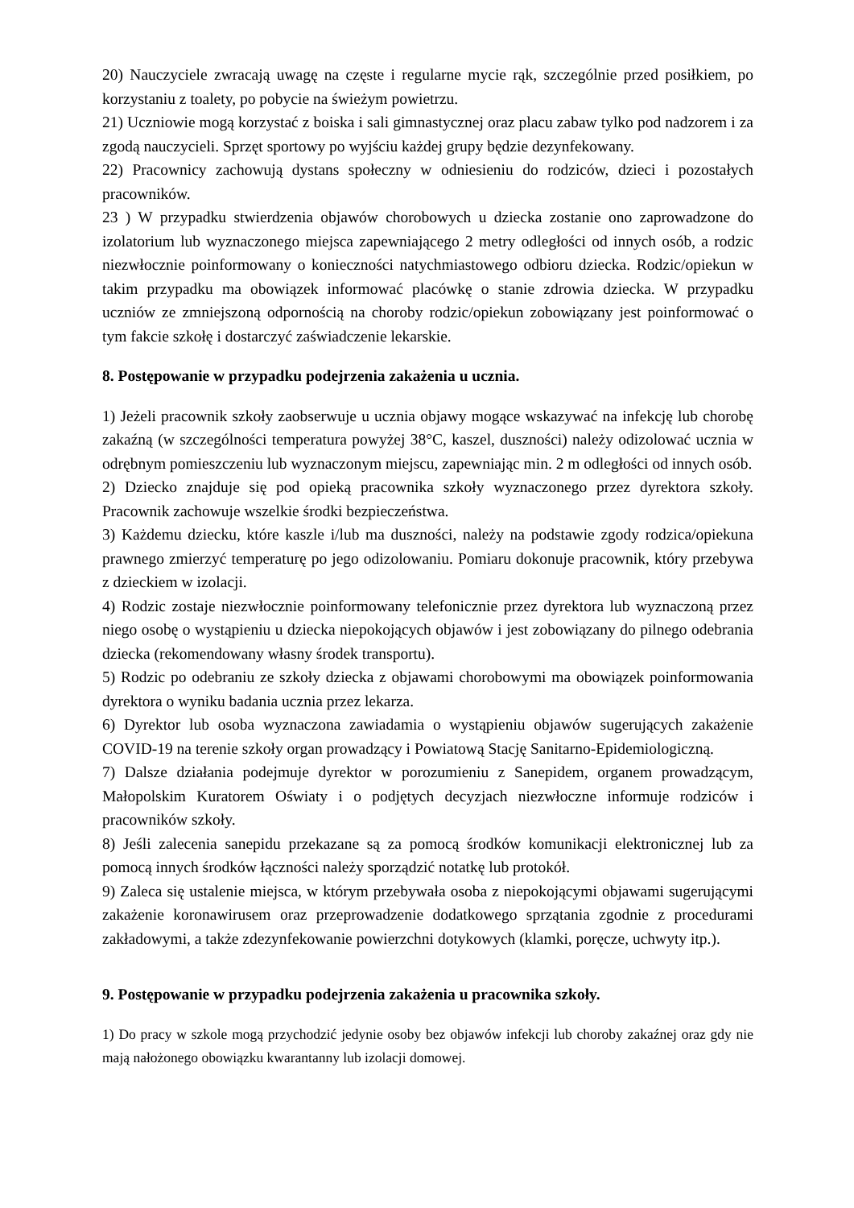20) Nauczyciele zwracają uwagę na częste i regularne mycie rąk, szczególnie przed posiłkiem, po korzystaniu z toalety, po pobycie na świeżym powietrzu.
21) Uczniowie mogą korzystać z boiska i sali gimnastycznej oraz placu zabaw tylko pod nadzorem i za zgodą nauczycieli. Sprzęt sportowy po wyjściu każdej grupy będzie dezynfekowany.
22) Pracownicy zachowują dystans społeczny w odniesieniu do rodziców, dzieci i pozostałych pracowników.
23 ) W przypadku stwierdzenia objawów chorobowych u dziecka zostanie ono zaprowadzone do izolatorium lub wyznaczonego miejsca zapewniającego 2 metry odległości od innych osób, a rodzic niezwłocznie poinformowany o konieczności natychmiastowego odbioru dziecka. Rodzic/opiekun w takim przypadku ma obowiązek informować placówkę o stanie zdrowia dziecka. W przypadku uczniów ze zmniejszoną odpornością na choroby rodzic/opiekun zobowiązany jest poinformować o tym fakcie szkołę i dostarczyć zaświadczenie lekarskie.
8. Postępowanie w przypadku podejrzenia zakażenia u ucznia.
1) Jeżeli pracownik szkoły zaobserwuje u ucznia objawy mogące wskazywać na infekcję lub chorobę zakaźną (w szczególności temperatura powyżej 38°C, kaszel, duszności) należy odizolować ucznia w odrębnym pomieszczeniu lub wyznaczonym miejscu, zapewniając min. 2 m odległości od innych osób.
2) Dziecko znajduje się pod opieką pracownika szkoły wyznaczonego przez dyrektora szkoły. Pracownik zachowuje wszelkie środki bezpieczeństwa.
3) Każdemu dziecku, które kaszle i/lub ma duszności, należy na podstawie zgody rodzica/opiekuna prawnego zmierzyć temperaturę po jego odizolowaniu. Pomiaru dokonuje pracownik, który przebywa z dzieckiem w izolacji.
4) Rodzic zostaje niezwłocznie poinformowany telefonicznie przez dyrektora lub wyznaczoną przez niego osobę o wystąpieniu u dziecka niepokojących objawów i jest zobowiązany do pilnego odebrania dziecka (rekomendowany własny środek transportu).
5) Rodzic po odebraniu ze szkoły dziecka z objawami chorobowymi ma obowiązek poinformowania dyrektora o wyniku badania ucznia przez lekarza.
6) Dyrektor lub osoba wyznaczona zawiadamia o wystąpieniu objawów sugerujących zakażenie COVID-19 na terenie szkoły organ prowadzący i Powiatową Stację Sanitarno-Epidemiologiczną.
7) Dalsze działania podejmuje dyrektor w porozumieniu z Sanepidem, organem prowadzącym, Małopolskim Kuratorem Oświaty i o podjętych decyzjach niezwłoczne informuje rodziców i pracowników szkoły.
8) Jeśli zalecenia sanepidu przekazane są za pomocą środków komunikacji elektronicznej lub za pomocą innych środków łączności należy sporządzić notatkę lub protokół.
9) Zaleca się ustalenie miejsca, w którym przebywała osoba z niepokojącymi objawami sugerującymi zakażenie koronawirusem oraz przeprowadzenie dodatkowego sprzątania zgodnie z procedurami zakładowymi, a także zdezynfekowanie powierzchni dotykowych (klamki, poręcze, uchwyty itp.).
9. Postępowanie w przypadku podejrzenia zakażenia u pracownika szkoły.
1) Do pracy w szkole mogą przychodzić jedynie osoby bez objawów infekcji lub choroby zakaźnej oraz gdy nie mają nałożonego obowiązku kwarantanny lub izolacji domowej.